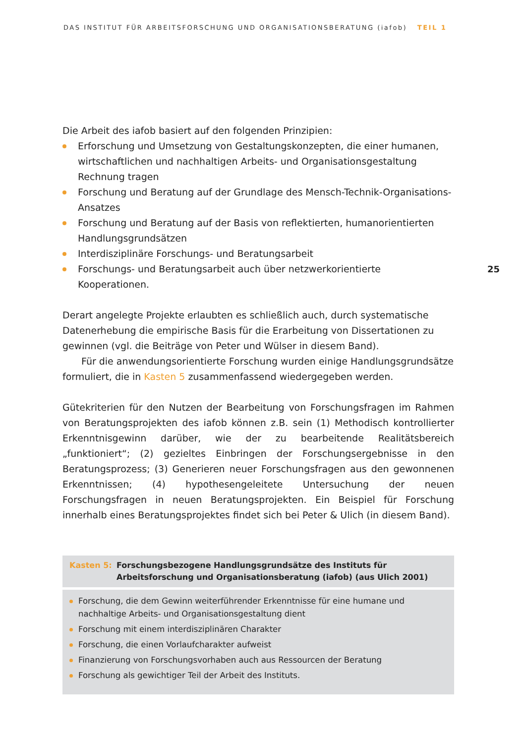DAS INSTITUT FÜR ARBEITSFORSCHUNG UND ORGANISATIONSBERATUNG (iafob) TEIL 1
Die Arbeit des iafob basiert auf den folgenden Prinzipien:
Erforschung und Umsetzung von Gestaltungskonzepten, die einer humanen, wirtschaftlichen und nachhaltigen Arbeits- und Organisationsgestaltung Rechnung tragen
Forschung und Beratung auf der Grundlage des Mensch-Technik-Organisations-Ansatzes
Forschung und Beratung auf der Basis von reflektierten, humanorientierten Handlungsgrundsätzen
Interdisziplinäre Forschungs- und Beratungsarbeit
Forschungs- und Beratungsarbeit auch über netzwerkorientierte Kooperationen.
Derart angelegte Projekte erlaubten es schließlich auch, durch systematische Datenerhebung die empirische Basis für die Erarbeitung von Dissertationen zu gewinnen (vgl. die Beiträge von Peter und Wülser in diesem Band).
Für die anwendungsorientierte Forschung wurden einige Handlungsgrundsätze formuliert, die in Kasten 5 zusammenfassend wiedergegeben werden.
Gütekriterien für den Nutzen der Bearbeitung von Forschungsfragen im Rahmen von Beratungsprojekten des iafob können z.B. sein (1) Methodisch kontrollierter Erkenntnisgewinn darüber, wie der zu bearbeitende Realitätsbereich „funktioniert“; (2) gezieltes Einbringen der Forschungsergebnisse in den Beratungsprozess; (3) Generieren neuer Forschungsfragen aus den gewonnenen Erkenntnissen; (4) hypothesengeleitete Untersuchung der neuen Forschungsfragen in neuen Beratungsprojekten. Ein Beispiel für Forschung innerhalb eines Beratungsprojektes findet sich bei Peter & Ulich (in diesem Band).
Kasten 5: Forschungsbezogene Handlungsgrundsätze des Instituts für Arbeitsforschung und Organisationsberatung (iafob) (aus Ulich 2001)
Forschung, die dem Gewinn weiterführender Erkenntnisse für eine humane und nachhaltige Arbeits- und Organisationsgestaltung dient
Forschung mit einem interdisziplinären Charakter
Forschung, die einen Vorlaufcharakter aufweist
Finanzierung von Forschungsvorhaben auch aus Ressourcen der Beratung
Forschung als gewichtiger Teil der Arbeit des Instituts.
25